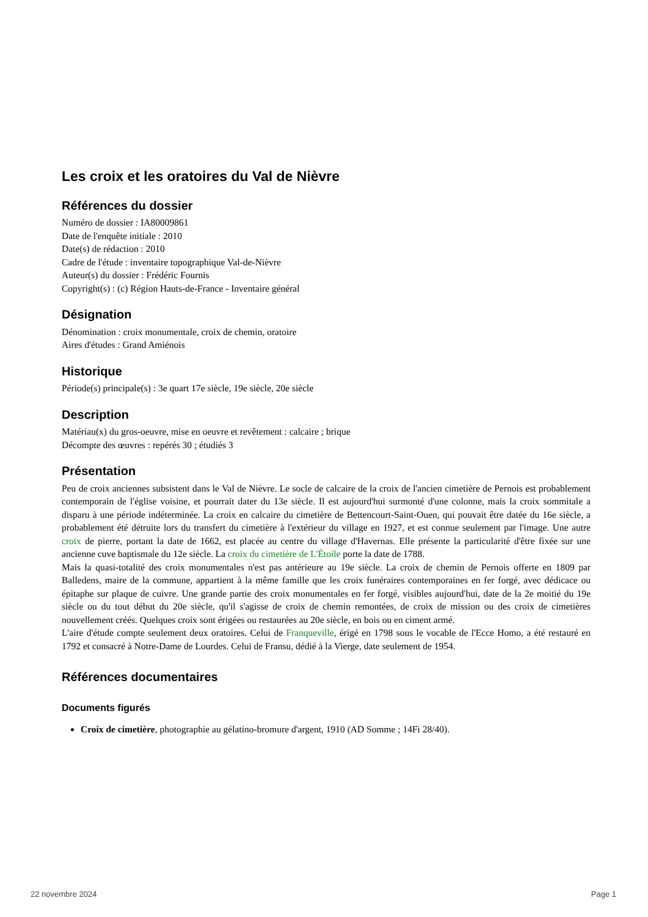Les croix et les oratoires du Val de Nièvre
Références du dossier
Numéro de dossier : IA80009861
Date de l'enquête initiale : 2010
Date(s) de rédaction : 2010
Cadre de l'étude : inventaire topographique Val-de-Nièvre
Auteur(s) du dossier : Frédéric Fournis
Copyright(s) : (c) Région Hauts-de-France - Inventaire général
Désignation
Dénomination : croix monumentale, croix de chemin, oratoire
Aires d'études : Grand Amiénois
Historique
Période(s) principale(s) : 3e quart 17e siècle, 19e siècle, 20e siècle
Description
Matériau(x) du gros-oeuvre, mise en oeuvre et revêtement : calcaire ; brique
Décompte des œuvres : repérés 30 ; étudiés 3
Présentation
Peu de croix anciennes subsistent dans le Val de Nièvre. Le socle de calcaire de la croix de l'ancien cimetière de Pernois est probablement contemporain de l'église voisine, et pourrait dater du 13e siècle. Il est aujourd'hui surmonté d'une colonne, mais la croix sommitale a disparu à une période indéterminée. La croix en calcaire du cimetière de Bettencourt-Saint-Ouen, qui pouvait être datée du 16e siècle, a probablement été détruite lors du transfert du cimetière à l'extérieur du village en 1927, et est connue seulement par l'image. Une autre croix de pierre, portant la date de 1662, est placée au centre du village d'Havernas. Elle présente la particularité d'être fixée sur une ancienne cuve baptismale du 12e siècle. La croix du cimetière de L'Étoile porte la date de 1788.
Mais la quasi-totalité des croix monumentales n'est pas antérieure au 19e siècle. La croix de chemin de Pernois offerte en 1809 par Balledens, maire de la commune, appartient à la même famille que les croix funéraires contemporaines en fer forgé, avec dédicace ou épitaphe sur plaque de cuivre. Une grande partie des croix monumentales en fer forgé, visibles aujourd'hui, date de la 2e moitié du 19e siècle ou du tout début du 20e siècle, qu'il s'agisse de croix de chemin remontées, de croix de mission ou des croix de cimetières nouvellement créés. Quelques croix sont érigées ou restaurées au 20e siècle, en bois ou en ciment armé.
L'aire d'étude compte seulement deux oratoires. Celui de Franqueville, érigé en 1798 sous le vocable de l'Ecce Homo, a été restauré en 1792 et consacré à Notre-Dame de Lourdes. Celui de Fransu, dédié à la Vierge, date seulement de 1954.
Références documentaires
Documents figurés
Croix de cimetière, photographie au gélatino-bromure d'argent, 1910 (AD Somme ; 14Fi 28/40).
22 novembre 2024 Page 1